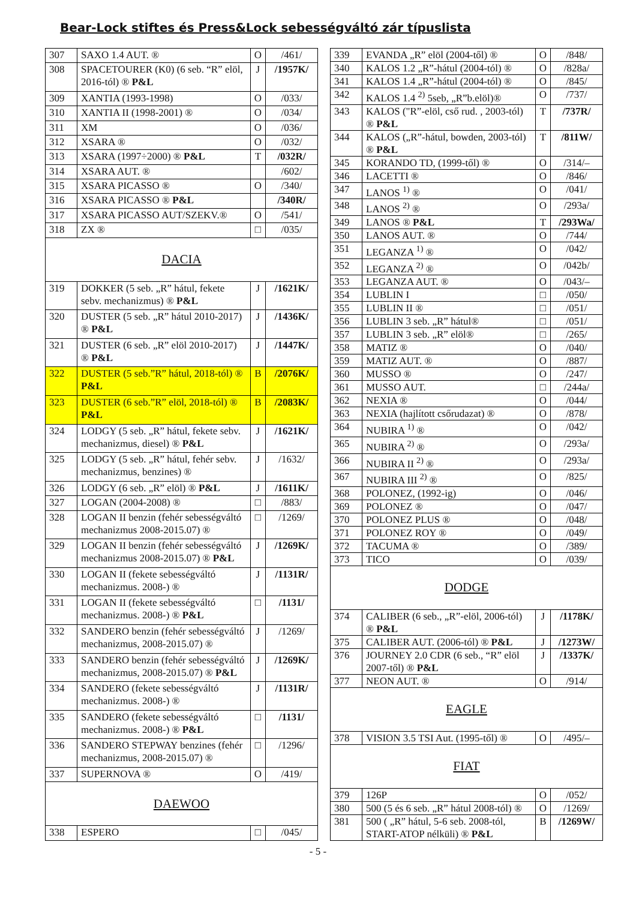Bear-Lock stiftes és Press&Lock sebességváltó zár típuslista
| 307 | SAXO 1.4 AUT. ® | O | /461/ |
| 308 | SPACETOURER (K0) (6 seb. “R” elöl, 2016-tól) ® P&L | J | /1957K/ |
| 309 | XANTIA (1993-1998) | O | /033/ |
| 310 | XANTIA II (1998-2001) ® | O | /034/ |
| 311 | XM | O | /036/ |
| 312 | XSARA ® | O | /032/ |
| 313 | XSARA (1997÷2000) ® P&L | T | /032R/ |
| 314 | XSARA AUT. ® | | /602/ |
| 315 | XSARA PICASSO ® | O | /340/ |
| 316 | XSARA PICASSO ® P&L | | /340R/ |
| 317 | XSARA PICASSO AUT/SZEKV.® | O | /541/ |
| 318 | ZX ® | □ | /035/ |
| DACIA | | | |
| 319 | DOKKER (5 seb. „R” hátul, fekete sebv. mechanizmus) ® P&L | J | /1621K/ |
| 320 | DUSTER (5 seb. „R” hátul 2010-2017) ® P&L | J | /1436K/ |
| 321 | DUSTER (6 seb. „R” elöl 2010-2017) ® P&L | J | /1447K/ |
| 322 | DUSTER (5 seb.”R” hátul, 2018-tól) ® P&L | B | /2076K/ |
| 323 | DUSTER (6 seb.”R” elöl, 2018-tól) ® P&L | B | /2083K/ |
| 324 | LODGY (5 seb. „R” hátul, fekete sebv. mechanizmus, diesel) ® P&L | J | /1621K/ |
| 325 | LODGY (5 seb. „R” hátul, fehér sebv. mechanizmus, benzines) ® | J | /1632/ |
| 326 | LODGY (6 seb. „R” elöl) ® P&L | J | /1611K/ |
| 327 | LOGAN (2004-2008) ® | □ | /883/ |
| 328 | LOGAN II benzin (fehér sebességváltó mechanizmus 2008-2015.07) ® | □ | /1269/ |
| 329 | LOGAN II benzin (fehér sebességváltó mechanizmus 2008-2015.07) ® P&L | J | /1269K/ |
| 330 | LOGAN II (fekete sebességváltó mechanizmus. 2008-) ® | J | /1131R/ |
| 331 | LOGAN II (fekete sebességváltó mechanizmus. 2008-) ® P&L | □ | /1131/ |
| 332 | SANDERO benzin (fehér sebességváltó mechanizmus, 2008-2015.07) ® | J | /1269/ |
| 333 | SANDERO benzin (fehér sebességváltó mechanizmus, 2008-2015.07) ® P&L | J | /1269K/ |
| 334 | SANDERO (fekete sebességváltó mechanizmus. 2008-) ® | J | /1131R/ |
| 335 | SANDERO (fekete sebességváltó mechanizmus. 2008-) ® P&L | □ | /1131/ |
| 336 | SANDERO STEPWAY benzines (fehér mechanizmus, 2008-2015.07) ® | □ | /1296/ |
| 337 | SUPERNOVA ® | O | /419/ |
| DAEWOO | | | |
| 338 | ESPERO | □ | /045/ |
| 339 | EVANDA „R” elöl (2004-től) ® | O | /848/ |
| 340 | KALOS 1.2 „R”-hátul (2004-tól) ® | O | /828a/ |
| 341 | KALOS 1.4 „R”-hátul (2004-tól) ® | O | /845/ |
| 342 | KALOS 1.4 <sup>2)</sup> 5seb, „R”b.elöl)® | O | /737/ |
| 343 | KALOS ("R”-elöl, cső rud. , 2003-tól) ® P&L | T | /737R/ |
| 344 | KALOS („R”-hátul, bowden, 2003-tól) ® P&L | T | /811W/ |
| 345 | KORANDO TD, (1999-től) ® | O | /314/– |
| 346 | LACETTI ® | O | /846/ |
| 347 | LANOS <sup>1)</sup> ® | O | /041/ |
| 348 | LANOS <sup>2)</sup> ® | O | /293a/ |
| 349 | LANOS ® P&L | T | /293Wa/ |
| 350 | LANOS AUT. ® | O | /744/ |
| 351 | LEGANZA <sup>1)</sup> ® | O | /042/ |
| 352 | LEGANZA <sup>2)</sup> ® | O | /042b/ |
| 353 | LEGANZA AUT. ® | O | /043/– |
| 354 | LUBLIN I | □ | /050/ |
| 355 | LUBLIN II ® | □ | /051/ |
| 356 | LUBLIN 3 seb. „R” hátul® | □ | /051/ |
| 357 | LUBLIN 3 seb. „R” elöl® | □ | /265/ |
| 358 | MATIZ ® | O | /040/ |
| 359 | MATIZ AUT. ® | O | /887/ |
| 360 | MUSSO ® | O | /247/ |
| 361 | MUSSO AUT. | □ | /244a/ |
| 362 | NEXIA ® | O | /044/ |
| 363 | NEXIA (hajlított csőrudazat) ® | O | /878/ |
| 364 | NUBIRA <sup>1)</sup> ® | O | /042/ |
| 365 | NUBIRA <sup>2)</sup> ® | O | /293a/ |
| 366 | NUBIRA II <sup>2)</sup> ® | O | /293a/ |
| 367 | NUBIRA III <sup>2)</sup> ® | O | /825/ |
| 368 | POLONEZ, (1992-ig) | O | /046/ |
| 369 | POLONEZ ® | O | /047/ |
| 370 | POLONEZ PLUS ® | O | /048/ |
| 371 | POLONEZ ROY ® | O | /049/ |
| 372 | TACUMA ® | O | /389/ |
| 373 | TICO | O | /039/ |
| DODGE | | | |
| 374 | CALIBER (6 seb., „R”-elöl, 2006-tól) ® P&L | J | /1178K/ |
| 375 | CALIBER AUT. (2006-tól) ® P&L | J | /1273W/ |
| 376 | JOURNEY 2.0 CDR (6 seb., “R” elöl 2007-től) ® P&L | J | /1337K/ |
| 377 | NEON AUT. ® | O | /914/ |
| EAGLE | | | |
| 378 | VISION 3.5 TSI Aut. (1995-től) ® | O | /495/– |
| FIAT | | | |
| 379 | 126P | O | /052/ |
| 380 | 500 (5 és 6 seb. „R” hátul 2008-tól) ® | O | /1269/ |
| 381 | 500 ( „R” hátul, 5-6 seb. 2008-tól, START-ATOP nélküli) ® P&L | B | /1269W/ |
- 5 -